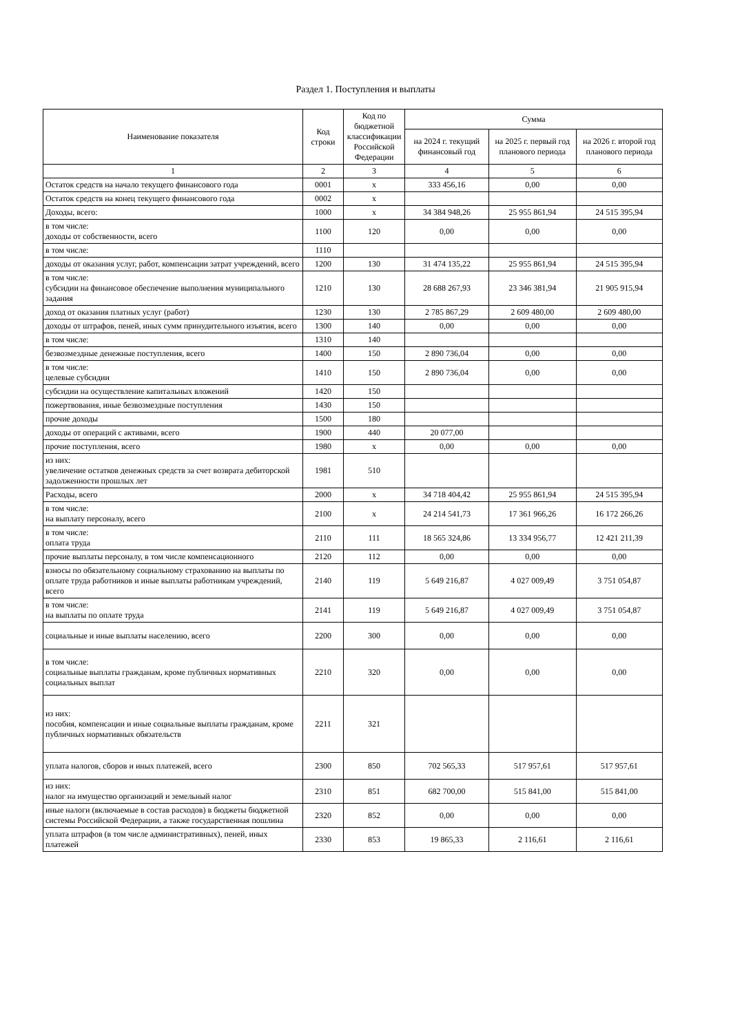Раздел 1. Поступления и выплаты
| Наименование показателя | Код строки | Код по бюджетной классификации Российской Федерации | Сумма | | |
| --- | --- | --- | --- | --- | --- |
| | | | на 2024 г. текущий финансовый год | на 2025 г. первый год планового периода | на 2026 г. второй год планового периода |
| 1 | 2 | 3 | 4 | 5 | 6 |
| Остаток средств на начало текущего финансового года | 0001 | x | 333 456,16 | 0,00 | 0,00 |
| Остаток средств на конец текущего финансового года | 0002 | x | | | |
| Доходы, всего: | 1000 | x | 34 384 948,26 | 25 955 861,94 | 24 515 395,94 |
| в том числе: доходы от собственности, всего | 1100 | 120 | 0,00 | 0,00 | 0,00 |
| в том числе: | 1110 | | | | |
| доходы от оказания услуг, работ, компенсации затрат учреждений, всего | 1200 | 130 | 31 474 135,22 | 25 955 861,94 | 24 515 395,94 |
| в том числе: субсидии на финансовое обеспечение выполнения муниципального задания | 1210 | 130 | 28 688 267,93 | 23 346 381,94 | 21 905 915,94 |
| доход от оказания платных услуг (работ) | 1230 | 130 | 2 785 867,29 | 2 609 480,00 | 2 609 480,00 |
| доходы от штрафов, пеней, иных сумм принудительного изъятия, всего | 1300 | 140 | 0,00 | 0,00 | 0,00 |
| в том числе: | 1310 | 140 | | | |
| безвозмездные денежные поступления, всего | 1400 | 150 | 2 890 736,04 | 0,00 | 0,00 |
| в том числе: целевые субсидии | 1410 | 150 | 2 890 736,04 | 0,00 | 0,00 |
| субсидии на осуществление капитальных вложений | 1420 | 150 | | | |
| пожертвования, иные безвозмездные поступления | 1430 | 150 | | | |
| прочие доходы | 1500 | 180 | | | |
| доходы от операций с активами, всего | 1900 | 440 | 20 077,00 | | |
| прочие поступления, всего | 1980 | x | 0,00 | 0,00 | 0,00 |
| из них: увеличение остатков денежных средств за счет возврата дебиторской задолженности прошлых лет | 1981 | 510 | | | |
| Расходы, всего | 2000 | x | 34 718 404,42 | 25 955 861,94 | 24 515 395,94 |
| в том числе: на выплату персоналу, всего | 2100 | x | 24 214 541,73 | 17 361 966,26 | 16 172 266,26 |
| в том числе: оплата труда | 2110 | 111 | 18 565 324,86 | 13 334 956,77 | 12 421 211,39 |
| прочие выплаты персоналу, в том числе компенсационного | 2120 | 112 | 0,00 | 0,00 | 0,00 |
| взносы по обязательному социальному страхованию на выплаты по оплате труда работников и иные выплаты работникам учреждений, всего | 2140 | 119 | 5 649 216,87 | 4 027 009,49 | 3 751 054,87 |
| в том числе: на выплаты по оплате труда | 2141 | 119 | 5 649 216,87 | 4 027 009,49 | 3 751 054,87 |
| социальные и иные выплаты населению, всего | 2200 | 300 | 0,00 | 0,00 | 0,00 |
| в том числе: социальные выплаты гражданам, кроме публичных нормативных социальных выплат | 2210 | 320 | 0,00 | 0,00 | 0,00 |
| из них: пособия, компенсации и иные социальные выплаты гражданам, кроме публичных нормативных обязательств | 2211 | 321 | | | |
| уплата налогов, сборов и иных платежей, всего | 2300 | 850 | 702 565,33 | 517 957,61 | 517 957,61 |
| из них: налог на имущество организаций и земельный налог | 2310 | 851 | 682 700,00 | 515 841,00 | 515 841,00 |
| иные налоги (включаемые в состав расходов) в бюджеты бюджетной системы Российской Федерации, а также государственная пошлина | 2320 | 852 | 0,00 | 0,00 | 0,00 |
| уплата штрафов (в том числе административных), пеней, иных платежей | 2330 | 853 | 19 865,33 | 2 116,61 | 2 116,61 |